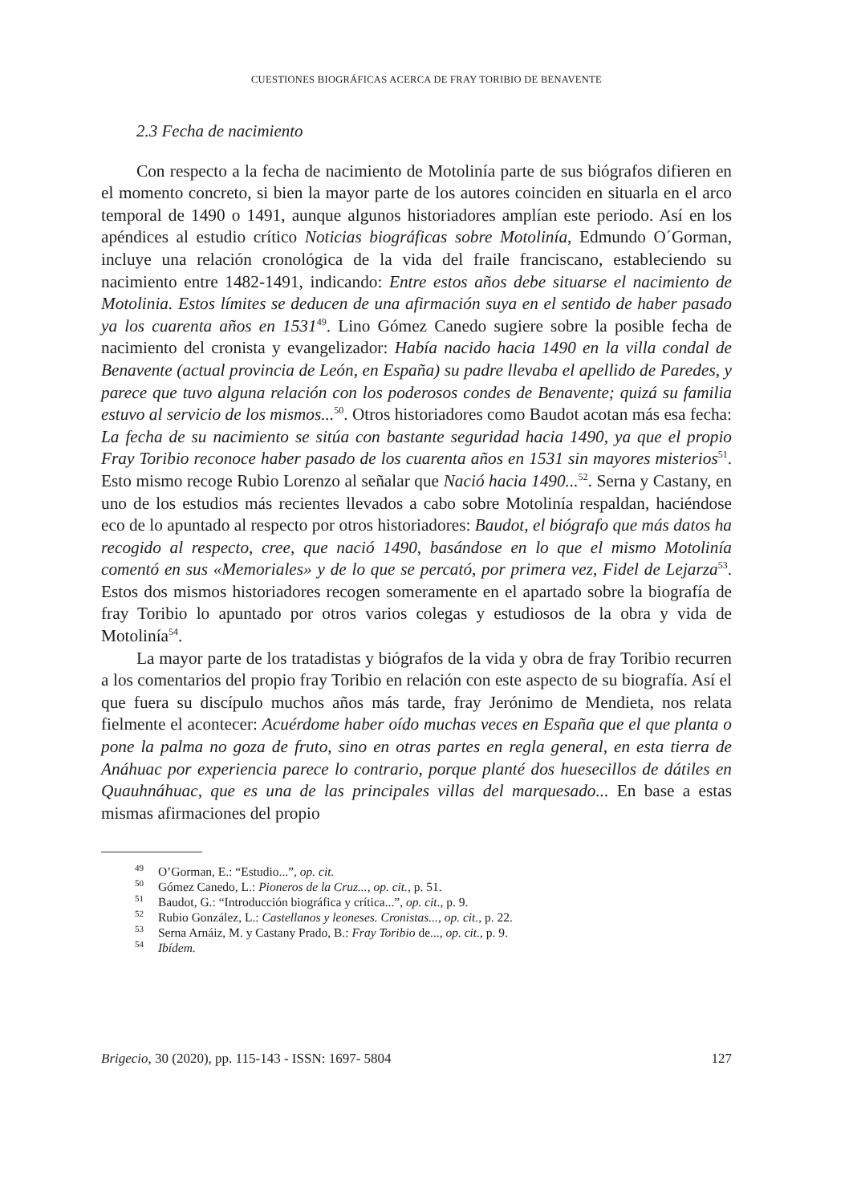CUESTIONES BIOGRÁFICAS ACERCA DE FRAY TORIBIO DE BENAVENTE
2.3 Fecha de nacimiento
Con respecto a la fecha de nacimiento de Motolinía parte de sus biógrafos difieren en el momento concreto, si bien la mayor parte de los autores coinciden en situarla en el arco temporal de 1490 o 1491, aunque algunos historiadores amplían este periodo. Así en los apéndices al estudio crítico Noticias biográficas sobre Motolinía, Edmundo O´Gorman, incluye una relación cronológica de la vida del fraile franciscano, estableciendo su nacimiento entre 1482-1491, indicando: Entre estos años debe situarse el nacimiento de Motolinia. Estos límites se deducen de una afirmación suya en el sentido de haber pasado ya los cuarenta años en 1531<sup>49</sup>. Lino Gómez Canedo sugiere sobre la posible fecha de nacimiento del cronista y evangelizador: Había nacido hacia 1490 en la villa condal de Benavente (actual provincia de León, en España) su padre llevaba el apellido de Paredes, y parece que tuvo alguna relación con los poderosos condes de Benavente; quizá su familia estuvo al servicio de los mismos...<sup>50</sup>. Otros historiadores como Baudot acotan más esa fecha: La fecha de su nacimiento se sitúa con bastante seguridad hacia 1490, ya que el propio Fray Toribio reconoce haber pasado de los cuarenta años en 1531 sin mayores misterios<sup>51</sup>. Esto mismo recoge Rubio Lorenzo al señalar que Nació hacia 1490...<sup>52</sup>. Serna y Castany, en uno de los estudios más recientes llevados a cabo sobre Motolinía respaldan, haciéndose eco de lo apuntado al respecto por otros historiadores: Baudot, el biógrafo que más datos ha recogido al respecto, cree, que nació 1490, basándose en lo que el mismo Motolinía comentó en sus «Memoriales» y de lo que se percató, por primera vez, Fidel de Lejarza<sup>53</sup>. Estos dos mismos historiadores recogen someramente en el apartado sobre la biografía de fray Toribio lo apuntado por otros varios colegas y estudiosos de la obra y vida de Motolinía<sup>54</sup>.
La mayor parte de los tratadistas y biógrafos de la vida y obra de fray Toribio recurren a los comentarios del propio fray Toribio en relación con este aspecto de su biografía. Así el que fuera su discípulo muchos años más tarde, fray Jerónimo de Mendieta, nos relata fielmente el acontecer: Acuérdome haber oído muchas veces en España que el que planta o pone la palma no goza de fruto, sino en otras partes en regla general, en esta tierra de Anáhuac por experiencia parece lo contrario, porque planté dos huesecillos de dátiles en Quauhnáhuac, que es una de las principales villas del marquesado... En base a estas mismas afirmaciones del propio
<sup>49</sup> O’Gorman, E.: “Estudio...”, op. cit.
<sup>50</sup> Gómez Canedo, L.: Pioneros de la Cruz..., op. cit., p. 51.
<sup>51</sup> Baudot, G.: “Introducción biográfica y crítica...”, op. cit., p. 9.
<sup>52</sup> Rubio González, L.: Castellanos y leoneses. Cronistas..., op. cit., p. 22.
<sup>53</sup> Serna Arnáiz, M. y Castany Prado, B.: Fray Toribio de..., op. cit., p. 9.
<sup>54</sup> Ibídem.
Brigecio, 30 (2020), pp. 115-143 - ISSN: 1697- 5804 127